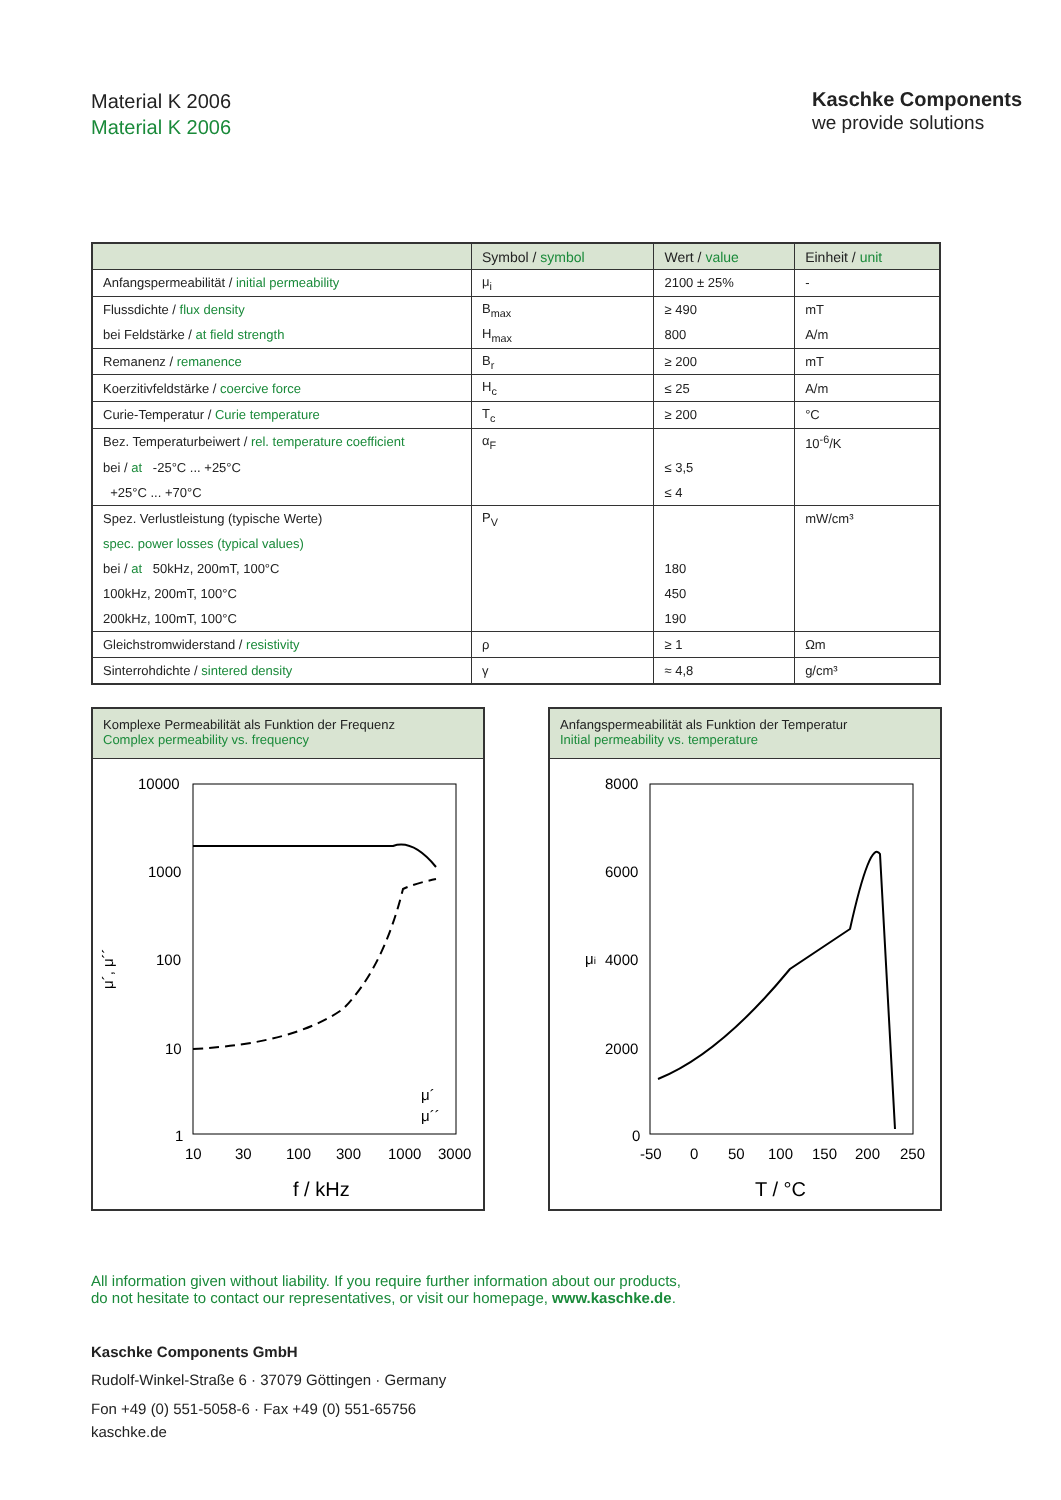Material K 2006
Material K 2006
Kaschke Components
we provide solutions
| | Symbol / symbol | Wert / value | Einheit / unit |
| --- | --- | --- | --- |
| Anfangspermeabilität / initial permeability | μ<sub>i</sub> | 2100 ± 25% | - |
| Flussdichte / flux density | B<sub>max</sub> | ≥ 490 | mT |
| bei Feldstärke / at field strength | H<sub>max</sub> | 800 | A/m |
| Remanenz / remanence | B<sub>r</sub> | ≥ 200 | mT |
| Koerzitivfeldstärke / coercive force | H<sub>c</sub> | ≤ 25 | A/m |
| Curie-Temperatur / Curie temperature | T<sub>c</sub> | ≥ 200 | °C |
| Bez. Temperaturbeiwert / rel. temperature coefficient | α<sub>F</sub> | | 10<sup>-6</sup>/K |
| bei / at -25°C ... +25°C | | ≤ 3,5 | |
| +25°C ... +70°C | | ≤ 4 | |
| Spez. Verlustleistung (typische Werte) | P<sub>V</sub> | | mW/cm³ |
| spec. power losses (typical values) | | | |
| bei / at 50kHz, 200mT, 100°C | | 180 | |
| 100kHz, 200mT, 100°C | | 450 | |
| 200kHz, 100mT, 100°C | | 190 | |
| Gleichstromwiderstand / resistivity | ρ | ≥ 1 | Ωm |
| Sinterrohdichte / sintered density | γ | ≈ 4,8 | g/cm³ |
Komplexe Permeabilität als Funktion der Frequenz
Complex permeability vs. frequency
10000
1000
100
10
1
μ´, μ´´
10
30
100
300
1000
3000
f / kHz
μ´
μ´´
Anfangspermeabilität als Funktion der Temperatur
Initial permeability vs. temperature
8000
6000
4000
2000
0
μi
-50
0
50
100
150
200
250
T / °C
All information given without liability. If you require further information about our products,
do not hesitate to contact our representatives, or visit our homepage, www.kaschke.de.
Kaschke Components GmbH
Rudolf-Winkel-Straße 6 · 37079 Göttingen · Germany
Fon +49 (0) 551-5058-6 · Fax +49 (0) 551-65756
kaschke.de